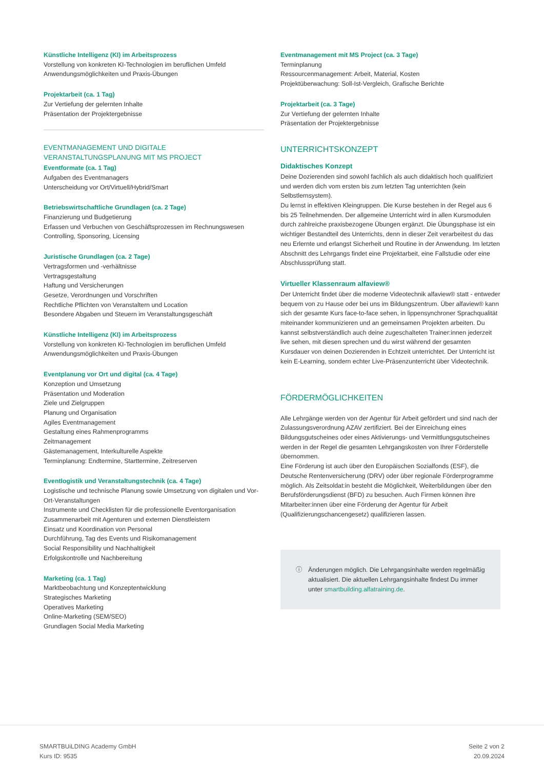Künstliche Intelligenz (KI) im Arbeitsprozess
Vorstellung von konkreten KI-Technologien im beruflichen Umfeld
Anwendungsmöglichkeiten und Praxis-Übungen
Projektarbeit (ca. 1 Tag)
Zur Vertiefung der gelernten Inhalte
Präsentation der Projektergebnisse
EVENTMANAGEMENT UND DIGITALE VERANSTALTUNGSPLANUNG MIT MS PROJECT
Eventformate (ca. 1 Tag)
Aufgaben des Eventmanagers
Unterscheidung vor Ort/Virtuell/Hybrid/Smart
Betriebswirtschaftliche Grundlagen (ca. 2 Tage)
Finanzierung und Budgetierung
Erfassen und Verbuchen von Geschäftsprozessen im Rechnungswesen
Controlling, Sponsoring, Licensing
Juristische Grundlagen (ca. 2 Tage)
Vertragsformen und -verhältnisse
Vertragsgestaltung
Haftung und Versicherungen
Gesetze, Verordnungen und Vorschriften
Rechtliche Pflichten von Veranstaltern und Location
Besondere Abgaben und Steuern im Veranstaltungsgeschäft
Künstliche Intelligenz (KI) im Arbeitsprozess
Vorstellung von konkreten KI-Technologien im beruflichen Umfeld
Anwendungsmöglichkeiten und Praxis-Übungen
Eventplanung vor Ort und digital (ca. 4 Tage)
Konzeption und Umsetzung
Präsentation und Moderation
Ziele und Zielgruppen
Planung und Organisation
Agiles Eventmanagement
Gestaltung eines Rahmenprogramms
Zeitmanagement
Gästemanagement, Interkulturelle Aspekte
Terminplanung: Endtermine, Starttermine, Zeitreserven
Eventlogistik und Veranstaltungstechnik (ca. 4 Tage)
Logistische und technische Planung sowie Umsetzung von digitalen und Vor-Ort-Veranstaltungen
Instrumente und Checklisten für die professionelle Eventorganisation
Zusammenarbeit mit Agenturen und externen Dienstleistern
Einsatz und Koordination von Personal
Durchführung, Tag des Events und Risikomanagement
Social Responsibility und Nachhaltigkeit
Erfolgskontrolle und Nachbereitung
Marketing (ca. 1 Tag)
Marktbeobachtung und Konzeptentwicklung
Strategisches Marketing
Operatives Marketing
Online-Marketing (SEM/SEO)
Grundlagen Social Media Marketing
Eventmanagement mit MS Project (ca. 3 Tage)
Terminplanung
Ressourcenmanagement: Arbeit, Material, Kosten
Projektüberwachung: Soll-Ist-Vergleich, Grafische Berichte
Projektarbeit (ca. 3 Tage)
Zur Vertiefung der gelernten Inhalte
Präsentation der Projektergebnisse
UNTERRICHTSKONZEPT
Didaktisches Konzept
Deine Dozierenden sind sowohl fachlich als auch didaktisch hoch qualifiziert und werden dich vom ersten bis zum letzten Tag unterrichten (kein Selbstlernsystem).
Du lernst in effektiven Kleingruppen. Die Kurse bestehen in der Regel aus 6 bis 25 Teilnehmenden. Der allgemeine Unterricht wird in allen Kursmodulen durch zahlreiche praxisbezogene Übungen ergänzt. Die Übungsphase ist ein wichtiger Bestandteil des Unterrichts, denn in dieser Zeit verarbeitest du das neu Erlernte und erlangst Sicherheit und Routine in der Anwendung. Im letzten Abschnitt des Lehrgangs findet eine Projektarbeit, eine Fallstudie oder eine Abschlussprüfung statt.
Virtueller Klassenraum alfaview®
Der Unterricht findet über die moderne Videotechnik alfaview® statt - entweder bequem von zu Hause oder bei uns im Bildungszentrum. Über alfaview® kann sich der gesamte Kurs face-to-face sehen, in lippensynchroner Sprachqualität miteinander kommunizieren und an gemeinsamen Projekten arbeiten. Du kannst selbstverständlich auch deine zugeschalteten Trainer:innen jederzeit live sehen, mit diesen sprechen und du wirst während der gesamten Kursdauer von deinen Dozierenden in Echtzeit unterrichtet. Der Unterricht ist kein E-Learning, sondern echter Live-Präsenzunterricht über Videotechnik.
FÖRDERMÖGLICHKEITEN
Alle Lehrgänge werden von der Agentur für Arbeit gefördert und sind nach der Zulassungsverordnung AZAV zertifiziert. Bei der Einreichung eines Bildungsgutscheines oder eines Aktivierungs- und Vermittlungsgutscheines werden in der Regel die gesamten Lehrgangskosten von Ihrer Förderstelle übernommen.
Eine Förderung ist auch über den Europäischen Sozialfonds (ESF), die Deutsche Rentenversicherung (DRV) oder über regionale Förderprogramme möglich. Als Zeitsoldat:in besteht die Möglichkeit, Weiterbildungen über den Berufsförderungsdienst (BFD) zu besuchen. Auch Firmen können ihre Mitarbeiter:innen über eine Förderung der Agentur für Arbeit (Qualifizierungschancengesetz) qualifizieren lassen.
ⓘ Änderungen möglich. Die Lehrgangsinhalte werden regelmäßig aktualisiert. Die aktuellen Lehrgangsinhalte findest Du immer unter smartbuilding.alfatraining.de.
SMARTBUiLDING Academy GmbH
Kurs ID: 9535
Seite 2 von 2
20.09.2024